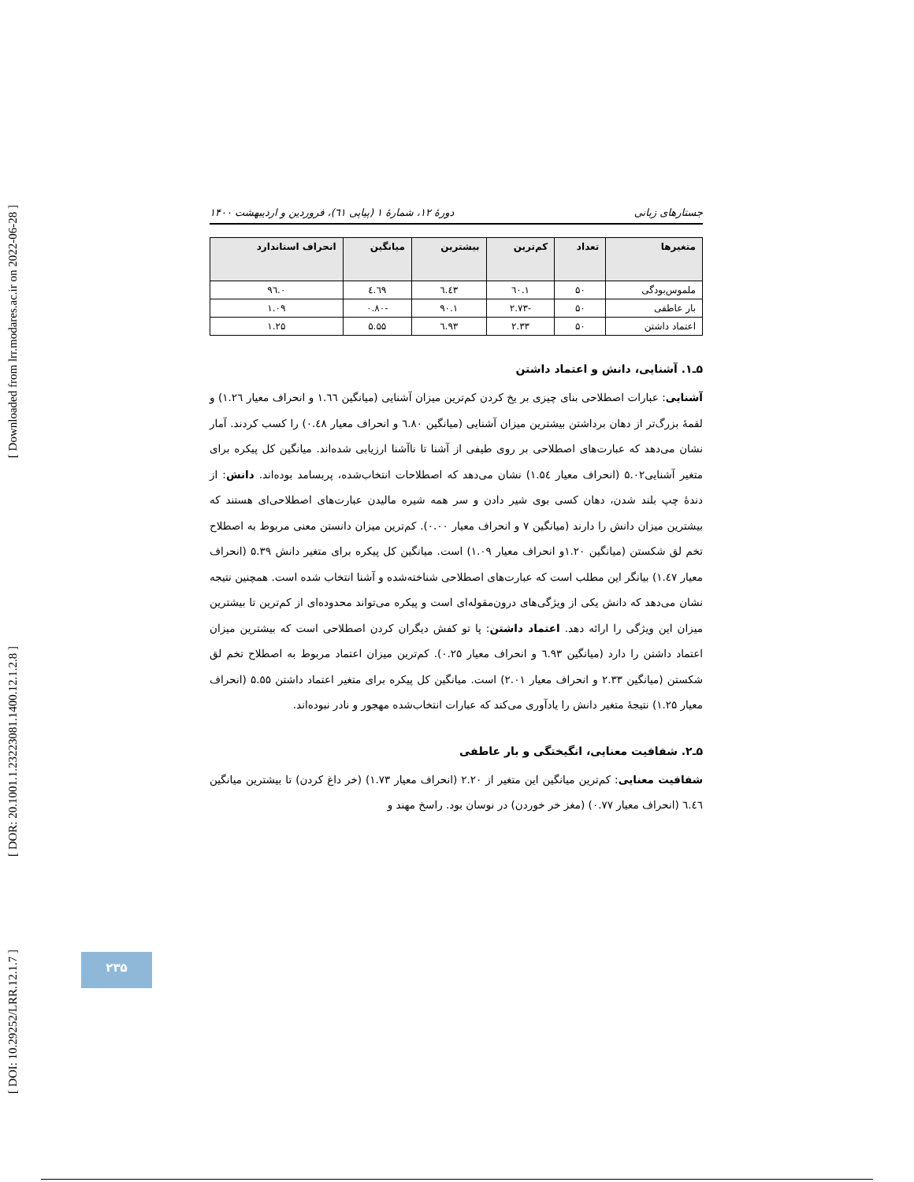[ Downloaded from lrr.modares.ac.ir on 2022-06-28 ]
[ DOR: 20.1001.1.23223081.1400.12.1.2.8 ]
[ DOI: 10.29252/LRR.12.1.7 ]
جستارهای زبانی دورهٔ ۱۲، شمارهٔ ۱ (پیاپی ٦١)، فروردین و اردیبهشت ۱۴۰۰
| متغیرها | تعداد | کم‌ترین | بیشترین | میانگین | انحراف استاندارد |
| --- | --- | --- | --- | --- | --- |
| ملموس‌بودگی | ۵۰ | ۱.٦۰ | ٦.٤٣ | ٤.٦٩ | ۰.٩٦ |
| بار عاطفی | ۵۰ | -۲.۷۳ | ۱.٩۰ | -۰.۸۰ | ۱.۰٩ |
| اعتماد داشتن | ۵۰ | ۲.۳۳ | ٦.٩۳ | ۵.۵۵ | ۱.۲۵ |
۵ـ۱. آشنایی، دانش و اعتماد داشتن
آشنایی: عبارات اصطلاحی بنای چیزی بر یخ کردن کم‌ترین میزان آشنایی (میانگین ۱.٦٦ و انحراف معیار ۱.۲٦) و لقمهٔ بزرگ‌تر از دهان برداشتن بیشترین میزان آشنایی (میانگین ٦.۸۰ و انحراف معیار ۰.٤۸) را کسب کردند. آمار نشان می‌دهد که عبارت‌های اصطلاحی بر روی طیفی از آشنا تا ناآشنا ارزیابی شده‌اند. میانگین کل پیکره برای متغیر آشنایی۵.۰۲ (انحراف معیار ۱.۵٤) نشان می‌دهد که اصطلاحات انتخاب‌شده، پربسامد بوده‌اند. دانش: از دندهٔ چپ بلند شدن، دهان کسی بوی شیر دادن و سر همه شیره مالیدن عبارت‌های اصطلاحی‌ای هستند که بیشترین میزان دانش را دارند (میانگین ۷ و انحراف معیار ۰.۰۰). کم‌ترین میزان دانستن معنی مربوط به اصطلاح تخم لق شکستن (میانگین ۱.۲۰و انحراف معیار ۱.۰٩) است. میانگین کل پیکره برای متغیر دانش ۵.۳٩ (انحراف معیار ۱.٤۷) بیانگر این مطلب است که عبارت‌های اصطلاحی شناخته‌شده و آشنا انتخاب شده است. همچنین نتیجه نشان می‌دهد که دانش یکی از ویژگی‌های درون‌مقوله‌ای است و پیکره می‌تواند محدوده‌ای از کم‌ترین تا بیشترین میزان این ویژگی را ارائه دهد. اعتماد داشتن: پا تو کفش دیگران کردن اصطلاحی است که بیشترین میزان اعتماد داشتن را دارد (میانگین ٦.٩۳ و انحراف معیار ۰.۲۵). کم‌ترین میزان اعتماد مربوط به اصطلاح تخم لق شکستن (میانگین ۲.۳۳ و انحراف معیار ۲.۰۱) است. میانگین کل پیکره برای متغیر اعتماد داشتن ۵.۵۵ (انحراف معیار ۱.۲۵) نتیجهٔ متغیر دانش را یادآوری می‌کند که عبارات انتخاب‌شده مهجور و نادر نبوده‌اند.
۵ـ۲. شفافیت معنایی، انگیختگی و بار عاطفی
شفافیت معنایی: کم‌ترین میانگین این متغیر از ۲.۲۰ (انحراف معیار ۱.۷۳) (خر داغ کردن) تا بیشترین میانگین ٦.٤٦ (انحراف معیار ۰.۷۷) (مغز خر خوردن) در نوسان بود. راسخ مهند و
۲۳۵